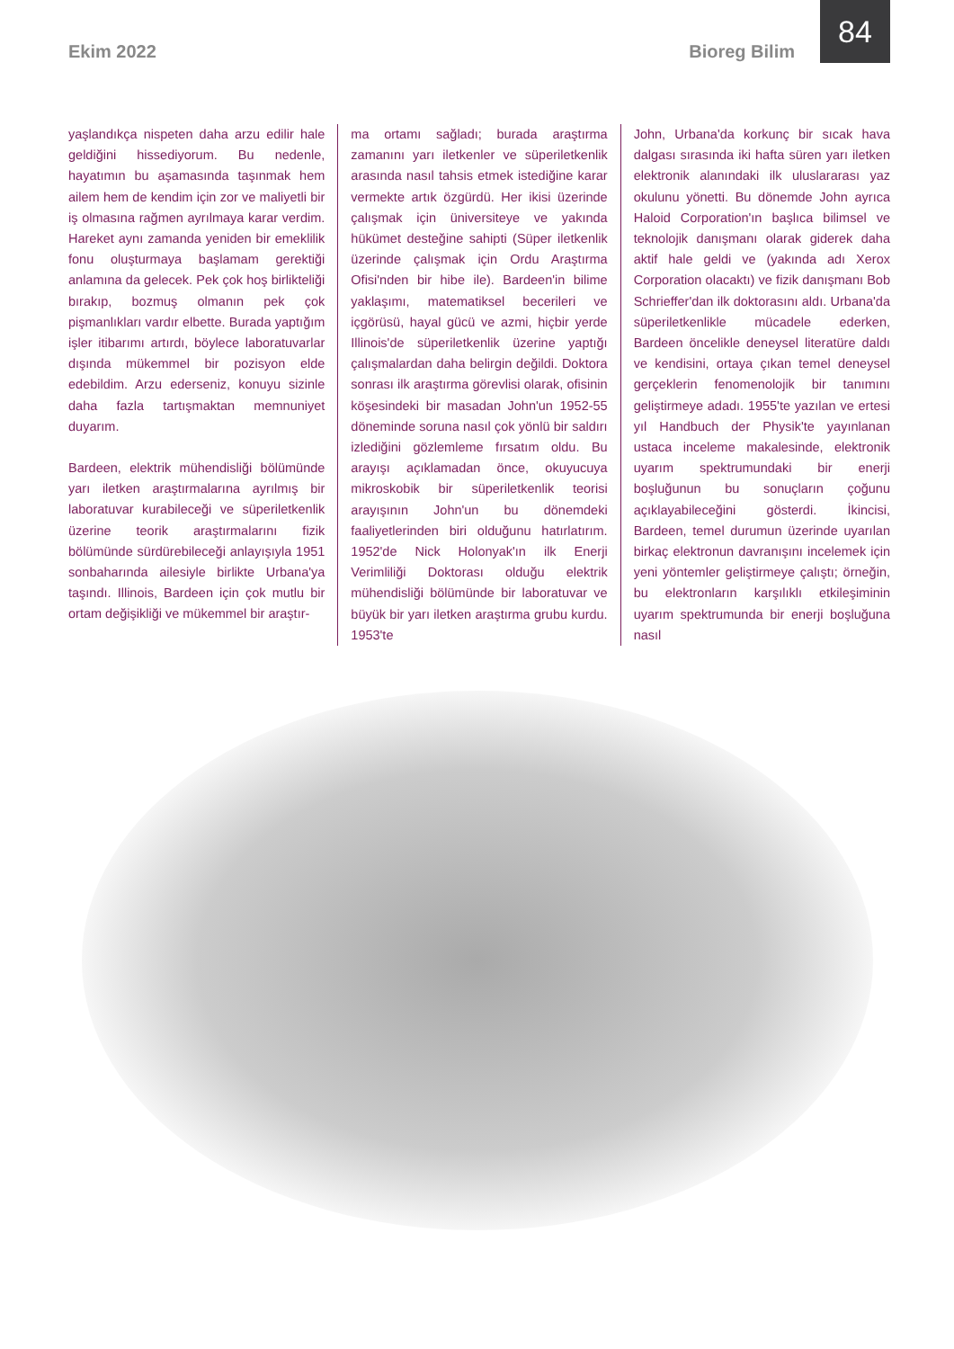Ekim 2022 Bioreg Bilim
84
yaşlandıkça nispeten daha arzu edilir hale geldiğini hissediyorum. Bu nedenle, hayatımın bu aşamasında taşınmak hem ailem hem de kendim için zor ve maliyetli bir iş olmasına rağmen ayrılmaya karar verdim. Hareket aynı zamanda yeniden bir emeklilik fonu oluşturmaya başlamam gerektiği anlamına da gelecek. Pek çok hoş birlikteliği bırakıp, bozmuş olmanın pek çok pişmanlıkları vardır elbette. Burada yaptığım işler itibarımı artırdı, böylece laboratuvarlar dışında mükemmel bir pozisyon elde edebildim. Arzu ederseniz, konuyu sizinle daha fazla tartışmaktan memnuniyet duyarım.
Bardeen, elektrik mühendisliği bölümünde yarı iletken araştırmalarına ayrılmış bir laboratuvar kurabileceği ve süperiletkenlik üzerine teorik araştırmalarını fizik bölümünde sürdürebileceği anlayışıyla 1951 sonbaharında ailesiyle birlikte Urbana'ya taşındı. Illinois, Bardeen için çok mutlu bir ortam değişikliği ve mükemmel bir araştır-
ma ortamı sağladı; burada araştırma zamanını yarı iletkenler ve süperiletkenlik arasında nasıl tahsis etmek istediğine karar vermekte artık özgürdü. Her ikisi üzerinde çalışmak için üniversiteye ve yakında hükümet desteğine sahipti (Süper iletkenlik üzerinde çalışmak için Ordu Araştırma Ofisi'nden bir hibe ile). Bardeen'in bilime yaklaşımı, matematiksel becerileri ve içgörüsü, hayal gücü ve azmi, hiçbir yerde Illinois'de süperiletkenlik üzerine yaptığı çalışmalardan daha belirgin değildi. Doktora sonrası ilk araştırma görevlisi olarak, ofisinin köşesindeki bir masadan John'un 1952-55 döneminde soruna nasıl çok yönlü bir saldırı izlediğini gözlemleme fırsatım oldu. Bu arayışı açıklamadan önce, okuyucuya mikroskobik bir süperiletkenlik teorisi arayışının John'un bu dönemdeki faaliyetlerinden biri olduğunu hatırlatırım. 1952'de Nick Holonyak'ın ilk Enerji Verimliliği Doktorası olduğu elektrik mühendisliği bölümünde bir laboratuvar ve büyük bir yarı iletken araştırma grubu kurdu. 1953'te
John, Urbana'da korkunç bir sıcak hava dalgası sırasında iki hafta süren yarı iletken elektronik alanındaki ilk uluslararası yaz okulunu yönetti. Bu dönemde John ayrıca Haloid Corporation'ın başlıca bilimsel ve teknolojik danışmanı olarak giderek daha aktif hale geldi ve (yakında adı Xerox Corporation olacaktı) ve fizik danışmanı Bob Schrieffer'dan ilk doktorasını aldı. Urbana'da süperiletkenlikle mücadele ederken, Bardeen öncelikle deneysel literatüre daldı ve kendisini, ortaya çıkan temel deneysel gerçeklerin fenomenolojik bir tanımını geliştirmeye adadı. 1955'te yazılan ve ertesi yıl Handbuch der Physik'te yayınlanan ustaca inceleme makalesinde, elektronik uyarım spektrumundaki bir enerji boşluğunun bu sonuçların çoğunu açıklayabileceğini gösterdi. İkincisi, Bardeen, temel durumun üzerinde uyarılan birkaç elektronun davranışını incelemek için yeni yöntemler geliştirmeye çalıştı; örneğin, bu elektronların karşılıklı etkileşiminin uyarım spektrumunda bir enerji boşluğuna nasıl